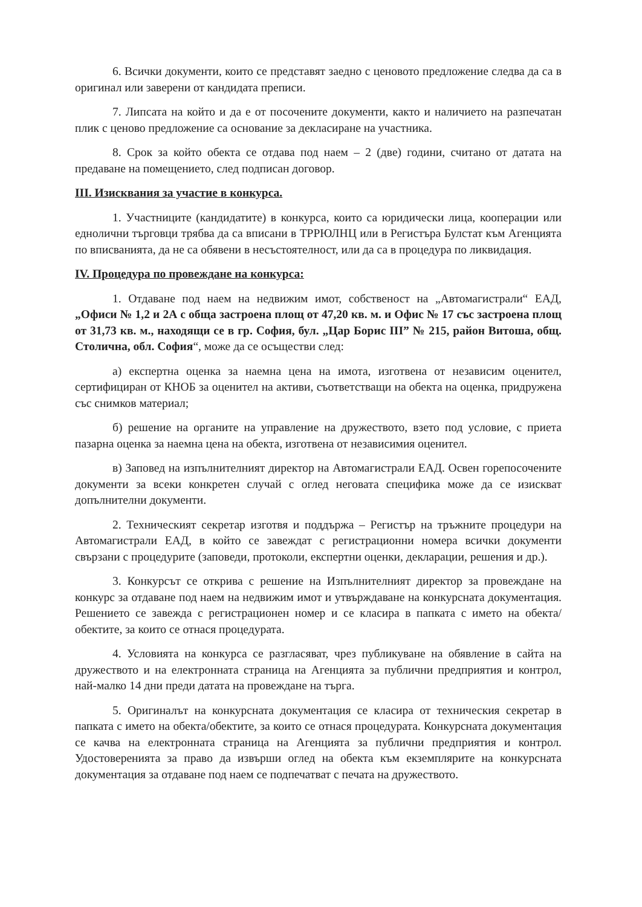6. Всички документи, които се представят заедно с ценовото предложение следва да са в оригинал или заверени от кандидата преписи.
7. Липсата на който и да е от посочените документи, както и наличието на разпечатан плик с ценово предложение са основание за декласиране на участника.
8. Срок за който обекта се отдава под наем – 2 (две) години, считано от датата на предаване на помещението, след подписан договор.
III. Изисквания за участие в конкурса.
1. Участниците (кандидатите) в конкурса, които са юридически лица, кооперации или еднолични търговци трябва да са вписани в ТРРЮЛНЦ или в Регистъра Булстат към Агенцията по вписванията, да не са обявени в несъстоятелност, или да са в процедура по ликвидация.
IV. Процедура по провеждане на конкурса:
1. Отдаване под наем на недвижим имот, собственост на „Автомагистрали“ ЕАД, „Офиси № 1,2 и 2А с обща застроена площ от 47,20 кв. м. и Офис № 17 със застроена площ от 31,73 кв. м., находящи се в гр. София, бул. „Цар Борис III” № 215, район Витоша, общ. Столична, обл. София“, може да се осъществи след:
а) експертна оценка за наемна цена на имота, изготвена от независим оценител, сертифициран от КНОБ за оценител на активи, съответстващи на обекта на оценка, придружена със снимков материал;
б) решение на органите на управление на дружеството, взето под условие, с приета пазарна оценка за наемна цена на обекта, изготвена от независимия оценител.
в) Заповед на изпълнителният директор на Автомагистрали ЕАД. Освен горепосочените документи за всеки конкретен случай с оглед неговата специфика може да се изискват допълнителни документи.
2. Техническият секретар изготвя и поддържа – Регистър на тръжните процедури на Автомагистрали ЕАД, в който се завеждат с регистрационни номера всички документи свързани с процедурите (заповеди, протоколи, експертни оценки, декларации, решения и др.).
3. Конкурсът се открива с решение на Изпълнителният директор за провеждане на конкурс за отдаване под наем на недвижим имот и утвърждаване на конкурсната документация. Решението се завежда с регистрационен номер и се класира в папката с името на обекта/обектите, за които се отнася процедурата.
4. Условията на конкурса се разгласяват, чрез публикуване на обявление в сайта на дружеството и на електронната страница на Агенцията за публични предприятия и контрол, най-малко 14 дни преди датата на провеждане на търга.
5. Оригиналът на конкурсната документация се класира от техническия секретар в папката с името на обекта/обектите, за които се отнася процедурата. Конкурсната документация се качва на електронната страница на Агенцията за публични предприятия и контрол. Удостоверенията за право да извърши оглед на обекта към екземплярите на конкурсната документация за отдаване под наем се подпечатват с печата на дружеството.